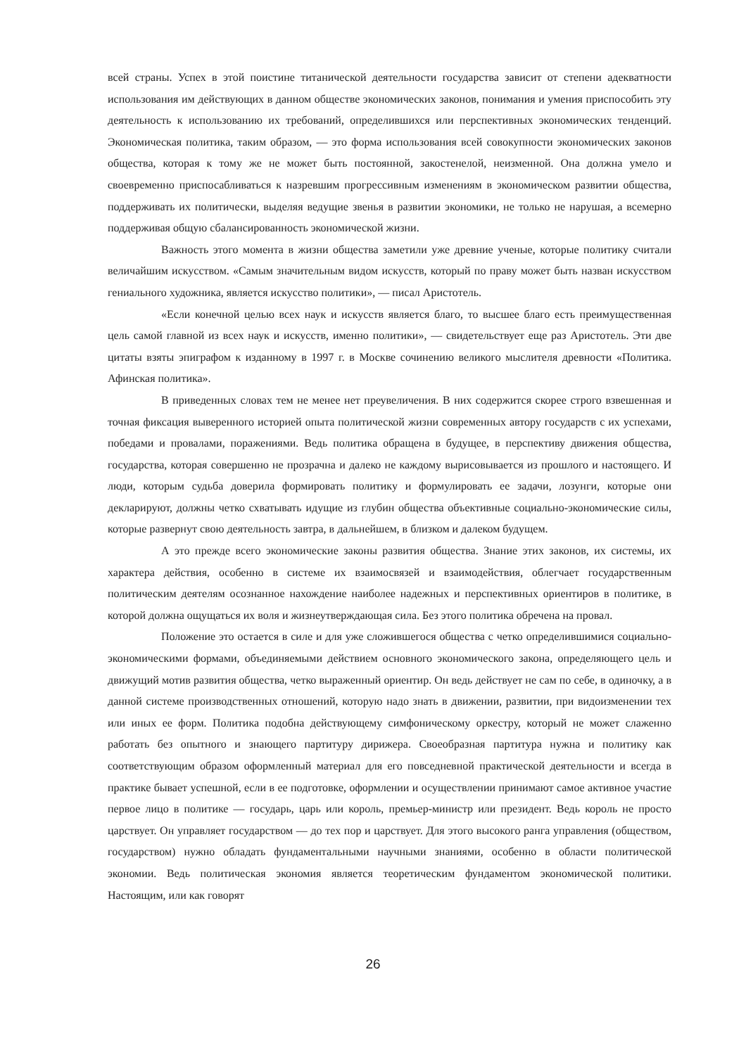всей страны. Успех в этой поистине титанической деятельности государства зависит от степени адекватности использования им действующих в данном обществе экономических законов, понимания и умения приспособить эту деятельность к использованию их требований, определившихся или перспективных экономических тенденций. Экономическая политика, таким образом, — это форма использования всей совокупности экономических законов общества, которая к тому же не может быть постоянной, закостенелой, неизменной. Она должна умело и своевременно приспосабливаться к назревшим прогрессивным изменениям в экономическом развитии общества, поддерживать их политически, выделяя ведущие звенья в развитии экономики, не только не нарушая, а всемерно поддерживая общую сбалансированность экономической жизни.
Важность этого момента в жизни общества заметили уже древние ученые, которые политику считали величайшим искусством. «Самым значительным видом искусств, который по праву может быть назван искусством гениального художника, является искусство политики», — писал Аристотель.
«Если конечной целью всех наук и искусств является благо, то высшее благо есть преимущественная цель самой главной из всех наук и искусств, именно политики», — свидетельствует еще раз Аристотель. Эти две цитаты взяты эпиграфом к изданному в 1997 г. в Москве сочинению великого мыслителя древности «Политика. Афинская политика».
В приведенных словах тем не менее нет преувеличения. В них содержится скорее строго взвешенная и точная фиксация выверенного историей опыта политической жизни современных автору государств с их успехами, победами и провалами, поражениями. Ведь политика обращена в будущее, в перспективу движения общества, государства, которая совершенно не прозрачна и далеко не каждому вырисовывается из прошлого и настоящего. И люди, которым судьба доверила формировать политику и формулировать ее задачи, лозунги, которые они декларируют, должны четко схватывать идущие из глубин общества объективные социально-экономические силы, которые развернут свою деятельность завтра, в дальнейшем, в близком и далеком будущем.
А это прежде всего экономические законы развития общества. Знание этих законов, их системы, их характера действия, особенно в системе их взаимосвязей и взаимодействия, облегчает государственным политическим деятелям осознанное нахождение наиболее надежных и перспективных ориентиров в политике, в которой должна ощущаться их воля и жизнеутверждающая сила. Без этого политика обречена на провал.
Положение это остается в силе и для уже сложившегося общества с четко определившимися социально-экономическими формами, объединяемыми действием основного экономического закона, определяющего цель и движущий мотив развития общества, четко выраженный ориентир. Он ведь действует не сам по себе, в одиночку, а в данной системе производственных отношений, которую надо знать в движении, развитии, при видоизменении тех или иных ее форм. Политика подобна действующему симфоническому оркестру, который не может слаженно работать без опытного и знающего партитуру дирижера. Своеобразная партитура нужна и политику как соответствующим образом оформленный материал для его повседневной практической деятельности и всегда в практике бывает успешной, если в ее подготовке, оформлении и осуществлении принимают самое активное участие первое лицо в политике — государь, царь или король, премьер-министр или президент. Ведь король не просто царствует. Он управляет государством — до тех пор и царствует. Для этого высокого ранга управления (обществом, государством) нужно обладать фундаментальными научными знаниями, особенно в области политической экономии. Ведь политическая экономия является теоретическим фундаментом экономической политики. Настоящим, или как говорят
26